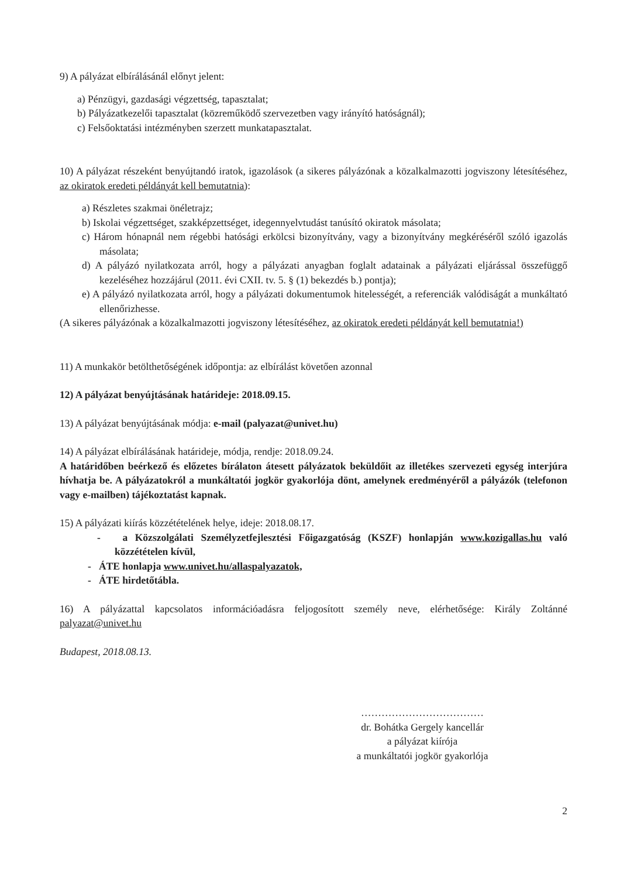9) A pályázat elbírálásánál előnyt jelent:
a) Pénzügyi, gazdasági végzettség, tapasztalat;
b) Pályázatkezelői tapasztalat (közreműködő szervezetben vagy irányító hatóságnál);
c) Felsőoktatási intézményben szerzett munkatapasztalat.
10) A pályázat részeként benyújtandó iratok, igazolások (a sikeres pályázónak a közalkalmazotti jogviszony létesítéséhez, az okiratok eredeti példányát kell bemutatnia):
a) Részletes szakmai önéletrajz;
b) Iskolai végzettséget, szakképzettséget, idegennyelvtudást tanúsító okiratok másolata;
c) Három hónapnál nem régebbi hatósági erkölcsi bizonyítvány, vagy a bizonyítvány megkéréséről szóló igazolás másolata;
d) A pályázó nyilatkozata arról, hogy a pályázati anyagban foglalt adatainak a pályázati eljárással összefüggő kezeléséhez hozzájárul (2011. évi CXII. tv. 5. § (1) bekezdés b.) pontja);
e) A pályázó nyilatkozata arról, hogy a pályázati dokumentumok hitelességét, a referenciák valódiságát a munkáltató ellenőrizhesse.
(A sikeres pályázónak a közalkalmazotti jogviszony létesítéséhez, az okiratok eredeti példányát kell bemutatnia!)
11) A munkakör betölthetőségének időpontja: az elbírálást követően azonnal
12) A pályázat benyújtásának határideje: 2018.09.15.
13) A pályázat benyújtásának módja: e-mail (palyazat@univet.hu)
14) A pályázat elbírálásának határideje, módja, rendje: 2018.09.24.
A határidőben beérkező és előzetes bírálaton átesett pályázatok beküldőit az illetékes szervezeti egység interjúra hívhatja be. A pályázatokról a munkáltatói jogkör gyakorlója dönt, amelynek eredményéről a pályázók (telefonon vagy e-mailben) tájékoztatást kapnak.
15) A pályázati kiírás közzétételének helye, ideje: 2018.08.17.
- a Közszolgálati Személyzetfejlesztési Főigazgatóság (KSZF) honlapján www.kozigallas.hu való közzétételen kívül,
- ÁTE honlapja www.univet.hu/allaspalyazatok,
- ÁTE hirdetőtábla.
16) A pályázattal kapcsolatos információadásra feljogosított személy neve, elérhetősége: Király Zoltánné palyazat@univet.hu
Budapest, 2018.08.13.
………………………………
dr. Bohátka Gergely kancellár
a pályázat kiírója
a munkáltatói jogkör gyakorlója
2